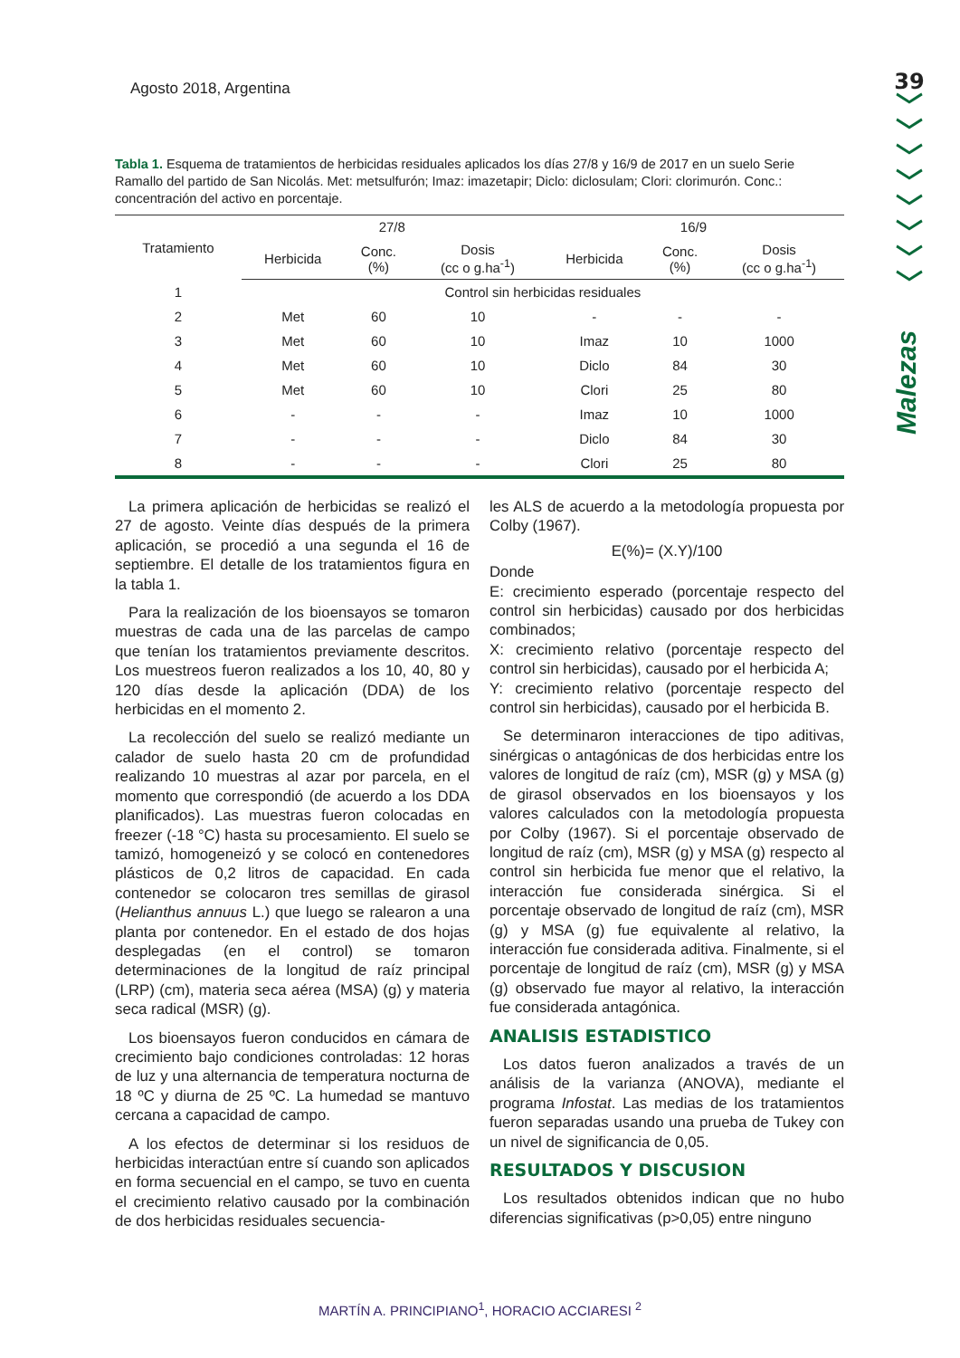Agosto 2018, Argentina
39
﹀
﹀
﹀
﹀
﹀
﹀
﹀
﹀
Malezas
Tabla 1. Esquema de tratamientos de herbicidas residuales aplicados los días 27/8 y 16/9 de 2017 en un suelo Serie Ramallo del partido de San Nicolás. Met: metsulfurón; Imaz: imazetapir; Diclo: diclosulam; Clori: clorimurón. Conc.: concentración del activo en porcentaje.
| Tratamiento | 27/8 | | | 16/9 | | |
| --- | --- | --- | --- | --- | --- | --- |
| | Herbicida | Conc. (%) | Dosis (cc o g.ha<sup>-1</sup>) | Herbicida | Conc. (%) | Dosis (cc o g.ha<sup>-1</sup>) |
| 1 | Control sin herbicidas residuales | | | | | |
| 2 | Met | 60 | 10 | - | - | - |
| 3 | Met | 60 | 10 | Imaz | 10 | 1000 |
| 4 | Met | 60 | 10 | Diclo | 84 | 30 |
| 5 | Met | 60 | 10 | Clori | 25 | 80 |
| 6 | - | - | - | Imaz | 10 | 1000 |
| 7 | - | - | - | Diclo | 84 | 30 |
| 8 | - | - | - | Clori | 25 | 80 |
La primera aplicación de herbicidas se realizó el 27 de agosto. Veinte días después de la primera aplicación, se procedió a una segunda el 16 de septiembre. El detalle de los tratamientos figura en la tabla 1.
Para la realización de los bioensayos se tomaron muestras de cada una de las parcelas de campo que tenían los tratamientos previamente descritos. Los muestreos fueron realizados a los 10, 40, 80 y 120 días desde la aplicación (DDA) de los herbicidas en el momento 2.
La recolección del suelo se realizó mediante un calador de suelo hasta 20 cm de profundidad realizando 10 muestras al azar por parcela, en el momento que correspondió (de acuerdo a los DDA planificados). Las muestras fueron colocadas en freezer (-18 °C) hasta su procesamiento. El suelo se tamizó, homogeneizó y se colocó en contenedores plásticos de 0,2 litros de capacidad. En cada contenedor se colocaron tres semillas de girasol (Helianthus annuus L.) que luego se ralearon a una planta por contenedor. En el estado de dos hojas desplegadas (en el control) se tomaron determinaciones de la longitud de raíz principal (LRP) (cm), materia seca aérea (MSA) (g) y materia seca radical (MSR) (g).
Los bioensayos fueron conducidos en cámara de crecimiento bajo condiciones controladas: 12 horas de luz y una alternancia de temperatura nocturna de 18 ºC y diurna de 25 ºC. La humedad se mantuvo cercana a capacidad de campo.
A los efectos de determinar si los residuos de herbicidas interactúan entre sí cuando son aplicados en forma secuencial en el campo, se tuvo en cuenta el crecimiento relativo causado por la combinación de dos herbicidas residuales secuencia-
les ALS de acuerdo a la metodología propuesta por Colby (1967).
E(%)= (X.Y)/100
Donde
E: crecimiento esperado (porcentaje respecto del control sin herbicidas) causado por dos herbicidas combinados;
X: crecimiento relativo (porcentaje respecto del control sin herbicidas), causado por el herbicida A;
Y: crecimiento relativo (porcentaje respecto del control sin herbicidas), causado por el herbicida B.
Se determinaron interacciones de tipo aditivas, sinérgicas o antagónicas de dos herbicidas entre los valores de longitud de raíz (cm), MSR (g) y MSA (g) de girasol observados en los bioensayos y los valores calculados con la metodología propuesta por Colby (1967). Si el porcentaje observado de longitud de raíz (cm), MSR (g) y MSA (g) respecto al control sin herbicida fue menor que el relativo, la interacción fue considerada sinérgica. Si el porcentaje observado de longitud de raíz (cm), MSR (g) y MSA (g) fue equivalente al relativo, la interacción fue considerada aditiva. Finalmente, si el porcentaje de longitud de raíz (cm), MSR (g) y MSA (g) observado fue mayor al relativo, la interacción fue considerada antagónica.
ANALISIS ESTADISTICO
Los datos fueron analizados a través de un análisis de la varianza (ANOVA), mediante el programa Infostat. Las medias de los tratamientos fueron separadas usando una prueba de Tukey con un nivel de significancia de 0,05.
RESULTADOS Y DISCUSION
Los resultados obtenidos indican que no hubo diferencias significativas (p>0,05) entre ninguno
MARTÍN A. PRINCIPIANO<sup>1</sup>, HORACIO ACCIARESI <sup>2</sup>